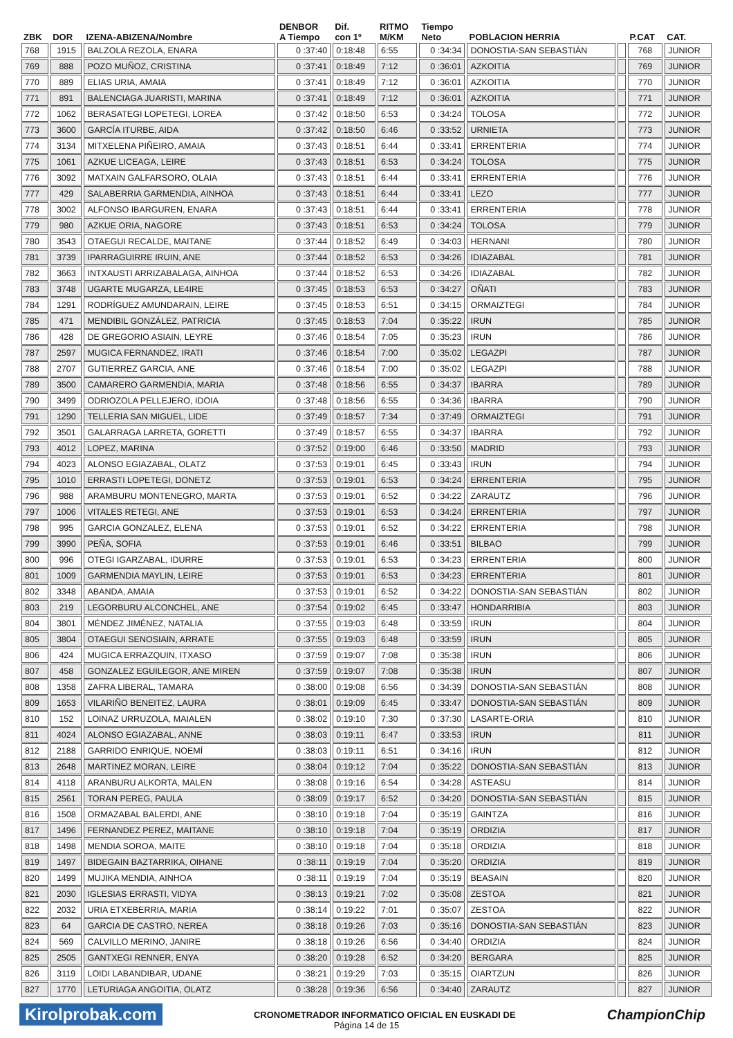| ZBK | DOR | IZENA-ABIZENA/Nombre | DENBOR A Tiempo | Dif. con 1º | RITMO M/KM | Tiempo Neto | POBLACION HERRIA | | P.CAT | CAT. |
| --- | --- | --- | --- | --- | --- | --- | --- | --- | --- | --- |
| 768 | 1915 | BALZOLA REZOLA, ENARA | 0 :37:40 | 0:18:48 | 6:55 | 0 :34:34 | DONOSTIA-SAN SEBASTIÁN | | 768 | JUNIOR |
| 769 | 888 | POZO MUÑOZ, CRISTINA | 0 :37:41 | 0:18:49 | 7:12 | 0 :36:01 | AZKOITIA | | 769 | JUNIOR |
| 770 | 889 | ELIAS URIA, AMAIA | 0 :37:41 | 0:18:49 | 7:12 | 0 :36:01 | AZKOITIA | | 770 | JUNIOR |
| 771 | 891 | BALENCIAGA JUARISTI, MARINA | 0 :37:41 | 0:18:49 | 7:12 | 0 :36:01 | AZKOITIA | | 771 | JUNIOR |
| 772 | 1062 | BERASATEGI LOPETEGI, LOREA | 0 :37:42 | 0:18:50 | 6:53 | 0 :34:24 | TOLOSA | | 772 | JUNIOR |
| 773 | 3600 | GARCÍA ITURBE, AIDA | 0 :37:42 | 0:18:50 | 6:46 | 0 :33:52 | URNIETA | | 773 | JUNIOR |
| 774 | 3134 | MITXELENA PIÑEIRO, AMAIA | 0 :37:43 | 0:18:51 | 6:44 | 0 :33:41 | ERRENTERIA | | 774 | JUNIOR |
| 775 | 1061 | AZKUE LICEAGA, LEIRE | 0 :37:43 | 0:18:51 | 6:53 | 0 :34:24 | TOLOSA | | 775 | JUNIOR |
| 776 | 3092 | MATXAIN GALFARSORO, OLAIA | 0 :37:43 | 0:18:51 | 6:44 | 0 :33:41 | ERRENTERIA | | 776 | JUNIOR |
| 777 | 429 | SALABERRIA GARMENDIA, AINHOA | 0 :37:43 | 0:18:51 | 6:44 | 0 :33:41 | LEZO | | 777 | JUNIOR |
| 778 | 3002 | ALFONSO IBARGUREN, ENARA | 0 :37:43 | 0:18:51 | 6:44 | 0 :33:41 | ERRENTERIA | | 778 | JUNIOR |
| 779 | 980 | AZKUE ORIA, NAGORE | 0 :37:43 | 0:18:51 | 6:53 | 0 :34:24 | TOLOSA | | 779 | JUNIOR |
| 780 | 3543 | OTAEGUI RECALDE, MAITANE | 0 :37:44 | 0:18:52 | 6:49 | 0 :34:03 | HERNANI | | 780 | JUNIOR |
| 781 | 3739 | IPARRAGUIRRE IRUIN, ANE | 0 :37:44 | 0:18:52 | 6:53 | 0 :34:26 | IDIAZABAL | | 781 | JUNIOR |
| 782 | 3663 | INTXAUSTI ARRIZABALAGA, AINHOA | 0 :37:44 | 0:18:52 | 6:53 | 0 :34:26 | IDIAZABAL | | 782 | JUNIOR |
| 783 | 3748 | UGARTE MUGARZA, LE4IRE | 0 :37:45 | 0:18:53 | 6:53 | 0 :34:27 | OÑATI | | 783 | JUNIOR |
| 784 | 1291 | RODRÍGUEZ AMUNDARAIN, LEIRE | 0 :37:45 | 0:18:53 | 6:51 | 0 :34:15 | ORMAIZTEGI | | 784 | JUNIOR |
| 785 | 471 | MENDIBIL GONZÁLEZ, PATRICIA | 0 :37:45 | 0:18:53 | 7:04 | 0 :35:22 | IRUN | | 785 | JUNIOR |
| 786 | 428 | DE GREGORIO ASIAIN, LEYRE | 0 :37:46 | 0:18:54 | 7:05 | 0 :35:23 | IRUN | | 786 | JUNIOR |
| 787 | 2597 | MUGICA FERNANDEZ, IRATI | 0 :37:46 | 0:18:54 | 7:00 | 0 :35:02 | LEGAZPI | | 787 | JUNIOR |
| 788 | 2707 | GUTIERREZ GARCIA, ANE | 0 :37:46 | 0:18:54 | 7:00 | 0 :35:02 | LEGAZPI | | 788 | JUNIOR |
| 789 | 3500 | CAMARERO GARMENDIA, MARIA | 0 :37:48 | 0:18:56 | 6:55 | 0 :34:37 | IBARRA | | 789 | JUNIOR |
| 790 | 3499 | ODRIOZOLA PELLEJERO, IDOIA | 0 :37:48 | 0:18:56 | 6:55 | 0 :34:36 | IBARRA | | 790 | JUNIOR |
| 791 | 1290 | TELLERIA SAN MIGUEL, LIDE | 0 :37:49 | 0:18:57 | 7:34 | 0 :37:49 | ORMAIZTEGI | | 791 | JUNIOR |
| 792 | 3501 | GALARRAGA LARRETA, GORETTI | 0 :37:49 | 0:18:57 | 6:55 | 0 :34:37 | IBARRA | | 792 | JUNIOR |
| 793 | 4012 | LOPEZ, MARINA | 0 :37:52 | 0:19:00 | 6:46 | 0 :33:50 | MADRID | | 793 | JUNIOR |
| 794 | 4023 | ALONSO EGIAZABAL, OLATZ | 0 :37:53 | 0:19:01 | 6:45 | 0 :33:43 | IRUN | | 794 | JUNIOR |
| 795 | 1010 | ERRASTI LOPETEGI, DONETZ | 0 :37:53 | 0:19:01 | 6:53 | 0 :34:24 | ERRENTERIA | | 795 | JUNIOR |
| 796 | 988 | ARAMBURU MONTENEGRO, MARTA | 0 :37:53 | 0:19:01 | 6:52 | 0 :34:22 | ZARAUTZ | | 796 | JUNIOR |
| 797 | 1006 | VITALES RETEGI, ANE | 0 :37:53 | 0:19:01 | 6:53 | 0 :34:24 | ERRENTERIA | | 797 | JUNIOR |
| 798 | 995 | GARCIA GONZALEZ, ELENA | 0 :37:53 | 0:19:01 | 6:52 | 0 :34:22 | ERRENTERIA | | 798 | JUNIOR |
| 799 | 3990 | PEÑA, SOFIA | 0 :37:53 | 0:19:01 | 6:46 | 0 :33:51 | BILBAO | | 799 | JUNIOR |
| 800 | 996 | OTEGI IGARZABAL, IDURRE | 0 :37:53 | 0:19:01 | 6:53 | 0 :34:23 | ERRENTERIA | | 800 | JUNIOR |
| 801 | 1009 | GARMENDIA MAYLIN, LEIRE | 0 :37:53 | 0:19:01 | 6:53 | 0 :34:23 | ERRENTERIA | | 801 | JUNIOR |
| 802 | 3348 | ABANDA, AMAIA | 0 :37:53 | 0:19:01 | 6:52 | 0 :34:22 | DONOSTIA-SAN SEBASTIÁN | | 802 | JUNIOR |
| 803 | 219 | LEGORBURU ALCONCHEL, ANE | 0 :37:54 | 0:19:02 | 6:45 | 0 :33:47 | HONDARRIBIA | | 803 | JUNIOR |
| 804 | 3801 | MÉNDEZ JIMÉNEZ, NATALIA | 0 :37:55 | 0:19:03 | 6:48 | 0 :33:59 | IRUN | | 804 | JUNIOR |
| 805 | 3804 | OTAEGUI SENOSIAIN, ARRATE | 0 :37:55 | 0:19:03 | 6:48 | 0 :33:59 | IRUN | | 805 | JUNIOR |
| 806 | 424 | MUGICA ERRAZQUIN, ITXASO | 0 :37:59 | 0:19:07 | 7:08 | 0 :35:38 | IRUN | | 806 | JUNIOR |
| 807 | 458 | GONZALEZ EGUILEGOR, ANE MIREN | 0 :37:59 | 0:19:07 | 7:08 | 0 :35:38 | IRUN | | 807 | JUNIOR |
| 808 | 1358 | ZAFRA LIBERAL, TAMARA | 0 :38:00 | 0:19:08 | 6:56 | 0 :34:39 | DONOSTIA-SAN SEBASTIÁN | | 808 | JUNIOR |
| 809 | 1653 | VILARIÑO BENEITEZ, LAURA | 0 :38:01 | 0:19:09 | 6:45 | 0 :33:47 | DONOSTIA-SAN SEBASTIÁN | | 809 | JUNIOR |
| 810 | 152 | LOINAZ URRUZOLA, MAIALEN | 0 :38:02 | 0:19:10 | 7:30 | 0 :37:30 | LASARTE-ORIA | | 810 | JUNIOR |
| 811 | 4024 | ALONSO EGIAZABAL, ANNE | 0 :38:03 | 0:19:11 | 6:47 | 0 :33:53 | IRUN | | 811 | JUNIOR |
| 812 | 2188 | GARRIDO ENRIQUE, NOEMÍ | 0 :38:03 | 0:19:11 | 6:51 | 0 :34:16 | IRUN | | 812 | JUNIOR |
| 813 | 2648 | MARTINEZ MORAN, LEIRE | 0 :38:04 | 0:19:12 | 7:04 | 0 :35:22 | DONOSTIA-SAN SEBASTIÁN | | 813 | JUNIOR |
| 814 | 4118 | ARANBURU ALKORTA, MALEN | 0 :38:08 | 0:19:16 | 6:54 | 0 :34:28 | ASTEASU | | 814 | JUNIOR |
| 815 | 2561 | TORAN PEREG, PAULA | 0 :38:09 | 0:19:17 | 6:52 | 0 :34:20 | DONOSTIA-SAN SEBASTIÁN | | 815 | JUNIOR |
| 816 | 1508 | ORMAZABAL BALERDI, ANE | 0 :38:10 | 0:19:18 | 7:04 | 0 :35:19 | GAINTZA | | 816 | JUNIOR |
| 817 | 1496 | FERNANDEZ PEREZ, MAITANE | 0 :38:10 | 0:19:18 | 7:04 | 0 :35:19 | ORDIZIA | | 817 | JUNIOR |
| 818 | 1498 | MENDIA SOROA, MAITE | 0 :38:10 | 0:19:18 | 7:04 | 0 :35:18 | ORDIZIA | | 818 | JUNIOR |
| 819 | 1497 | BIDEGAIN BAZTARRIKA, OIHANE | 0 :38:11 | 0:19:19 | 7:04 | 0 :35:20 | ORDIZIA | | 819 | JUNIOR |
| 820 | 1499 | MUJIKA MENDIA, AINHOA | 0 :38:11 | 0:19:19 | 7:04 | 0 :35:19 | BEASAIN | | 820 | JUNIOR |
| 821 | 2030 | IGLESIAS ERRASTI, VIDYA | 0 :38:13 | 0:19:21 | 7:02 | 0 :35:08 | ZESTOA | | 821 | JUNIOR |
| 822 | 2032 | URIA ETXEBERRIA, MARIA | 0 :38:14 | 0:19:22 | 7:01 | 0 :35:07 | ZESTOA | | 822 | JUNIOR |
| 823 | 64 | GARCIA DE CASTRO, NEREA | 0 :38:18 | 0:19:26 | 7:03 | 0 :35:16 | DONOSTIA-SAN SEBASTIÁN | | 823 | JUNIOR |
| 824 | 569 | CALVILLO MERINO, JANIRE | 0 :38:18 | 0:19:26 | 6:56 | 0 :34:40 | ORDIZIA | | 824 | JUNIOR |
| 825 | 2505 | GANTXEGI RENNER, ENYA | 0 :38:20 | 0:19:28 | 6:52 | 0 :34:20 | BERGARA | | 825 | JUNIOR |
| 826 | 3119 | LOIDI LABANDIBAR, UDANE | 0 :38:21 | 0:19:29 | 7:03 | 0 :35:15 | OIARTZUN | | 826 | JUNIOR |
| 827 | 1770 | LETURIAGA ANGOITIA, OLATZ | 0 :38:28 | 0:19:36 | 6:56 | 0 :34:40 | ZARAUTZ | | 827 | JUNIOR |
Kirolprobak.com CRONOMETRADOR INFORMATICO OFICIAL EN EUSKADI DE ChampionChip
Página 14 de 15